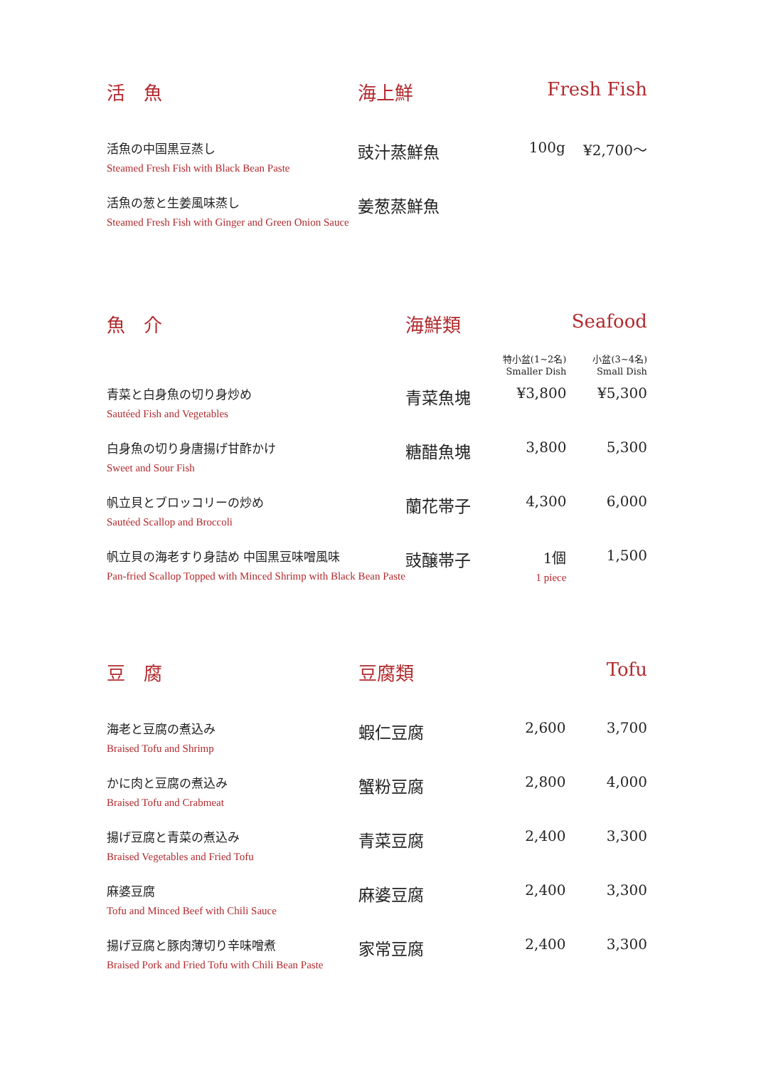| 活 魚 | 海上鮮 | Fresh Fish | |
| 活魚の中国黒豆蒸し Steamed Fresh Fish with Black Bean Paste | 豉汁蒸鮮魚 | 100g | ¥2,700～ |
| 活魚の葱と生姜風味蒸し Steamed Fresh Fish with Ginger and Green Onion Sauce | 姜葱蒸鮮魚 | | |
| 魚 介 | 海鮮類 | | Seafood |
| | | 特小盆(1~2名) Smaller Dish | 小盆(3~4名) Small Dish |
| 青菜と白身魚の切り身炒め Sautéed Fish and Vegetables | 青菜魚塊 | ¥3,800 | ¥5,300 |
| 白身魚の切り身唐揚げ甘酢かけ Sweet and Sour Fish | 糖醋魚塊 | 3,800 | 5,300 |
| 帆立貝とブロッコリーの炒め Sautéed Scallop and Broccoli | 蘭花帯子 | 4,300 | 6,000 |
| 帆立貝の海老すり身詰め 中国黒豆味噌風味 Pan-fried Scallop Topped with Minced Shrimp with Black Bean Paste | 豉醸帯子 | 1個 1 piece | 1,500 |
| 豆 腐 | 豆腐類 | | Tofu |
| 海老と豆腐の煮込み Braised Tofu and Shrimp | 蝦仁豆腐 | 2,600 | 3,700 |
| かに肉と豆腐の煮込み Braised Tofu and Crabmeat | 蟹粉豆腐 | 2,800 | 4,000 |
| 揚げ豆腐と青菜の煮込み Braised Vegetables and Fried Tofu | 青菜豆腐 | 2,400 | 3,300 |
| 麻婆豆腐 Tofu and Minced Beef with Chili Sauce | 麻婆豆腐 | 2,400 | 3,300 |
| 揚げ豆腐と豚肉薄切り辛味噌煮 Braised Pork and Fried Tofu with Chili Bean Paste | 家常豆腐 | 2,400 | 3,300 |